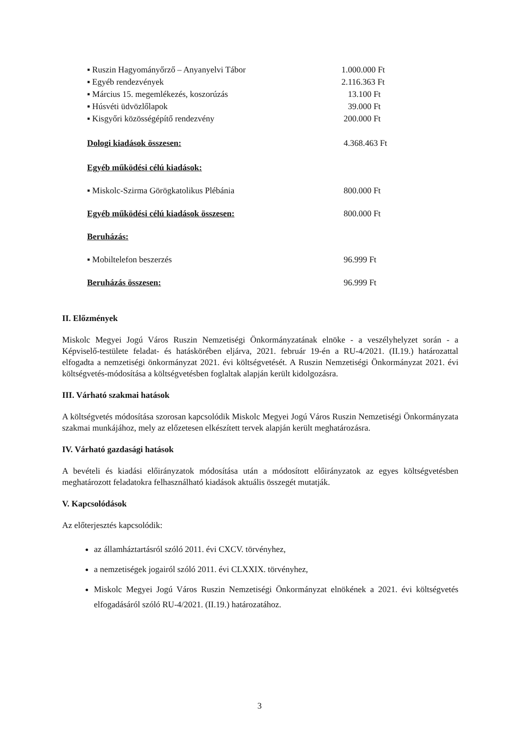▪ Ruszin Hagyományőrző – Anyanyelvi Tábor 1.000.000 Ft
▪ Egyéb rendezvények 2.116.363 Ft
▪ Március 15. megemlékezés, koszorúzás 13.100 Ft
▪ Húsvéti üdvözlőlapok 39.000 Ft
▪ Kisgyőri közösségépítő rendezvény 200.000 Ft
Dologi kiadások összesen: 4.368.463 Ft
Egyéb működési célú kiadások:
▪ Miskolc-Szirma Görögkatolikus Plébánia 800.000 Ft
Egyéb működési célú kiadások összesen: 800.000 Ft
Beruházás:
▪ Mobiltelefon beszerzés 96.999 Ft
Beruházás összesen: 96.999 Ft
II. Előzmények
Miskolc Megyei Jogú Város Ruszin Nemzetiségi Önkormányzatának elnöke - a veszélyhelyzet során - a Képviselő-testülete feladat- és hatáskörében eljárva, 2021. február 19-én a RU-4/2021. (II.19.) határozattal elfogadta a nemzetiségi önkormányzat 2021. évi költségvetését. A Ruszin Nemzetiségi Önkormányzat 2021. évi költségvetés-módosítása a költségvetésben foglaltak alapján került kidolgozásra.
III. Várható szakmai hatások
A költségvetés módosítása szorosan kapcsolódik Miskolc Megyei Jogú Város Ruszin Nemzetiségi Önkormányzata szakmai munkájához, mely az előzetesen elkészített tervek alapján került meghatározásra.
IV. Várható gazdasági hatások
A bevételi és kiadási előirányzatok módosítása után a módosított előirányzatok az egyes költségvetésben meghatározott feladatokra felhasználható kiadások aktuális összegét mutatják.
V. Kapcsolódások
Az előterjesztés kapcsolódik:
az államháztartásról szóló 2011. évi CXCV. törvényhez,
a nemzetiségek jogairól szóló 2011. évi CLXXIX. törvényhez,
Miskolc Megyei Jogú Város Ruszin Nemzetiségi Önkormányzat elnökének a 2021. évi költségvetés elfogadásáról szóló RU-4/2021. (II.19.) határozatához.
3